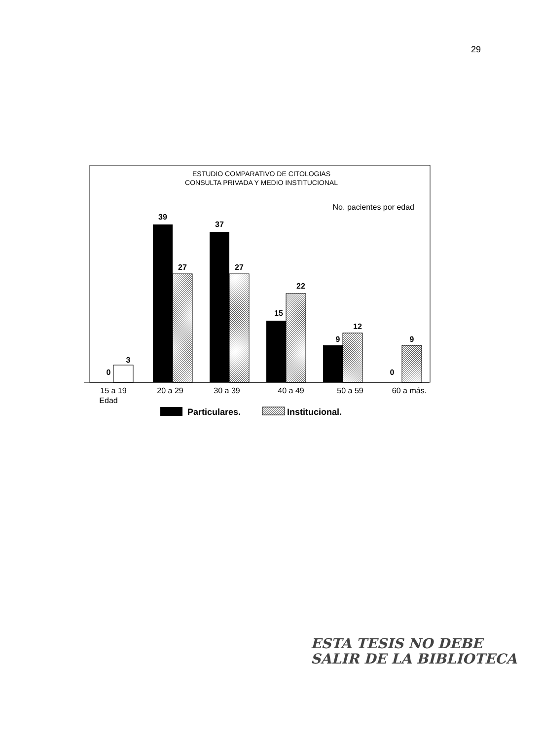29
ESTUDIO COMPARATIVO DE CITOLOGIAS
CONSULTA PRIVADA Y MEDIO INSTITUCIONAL
No. pacientes por edad
0
3
39
27
37
27
15
22
9
12
0
9
15 a 19
20 a 29
30 a 39
40 a 49
50 a 59
60 a más.
Edad
Particulares.
Institucional.
ESTA TESIS NO DEBE
SALIR DE LA BIBLIOTECA